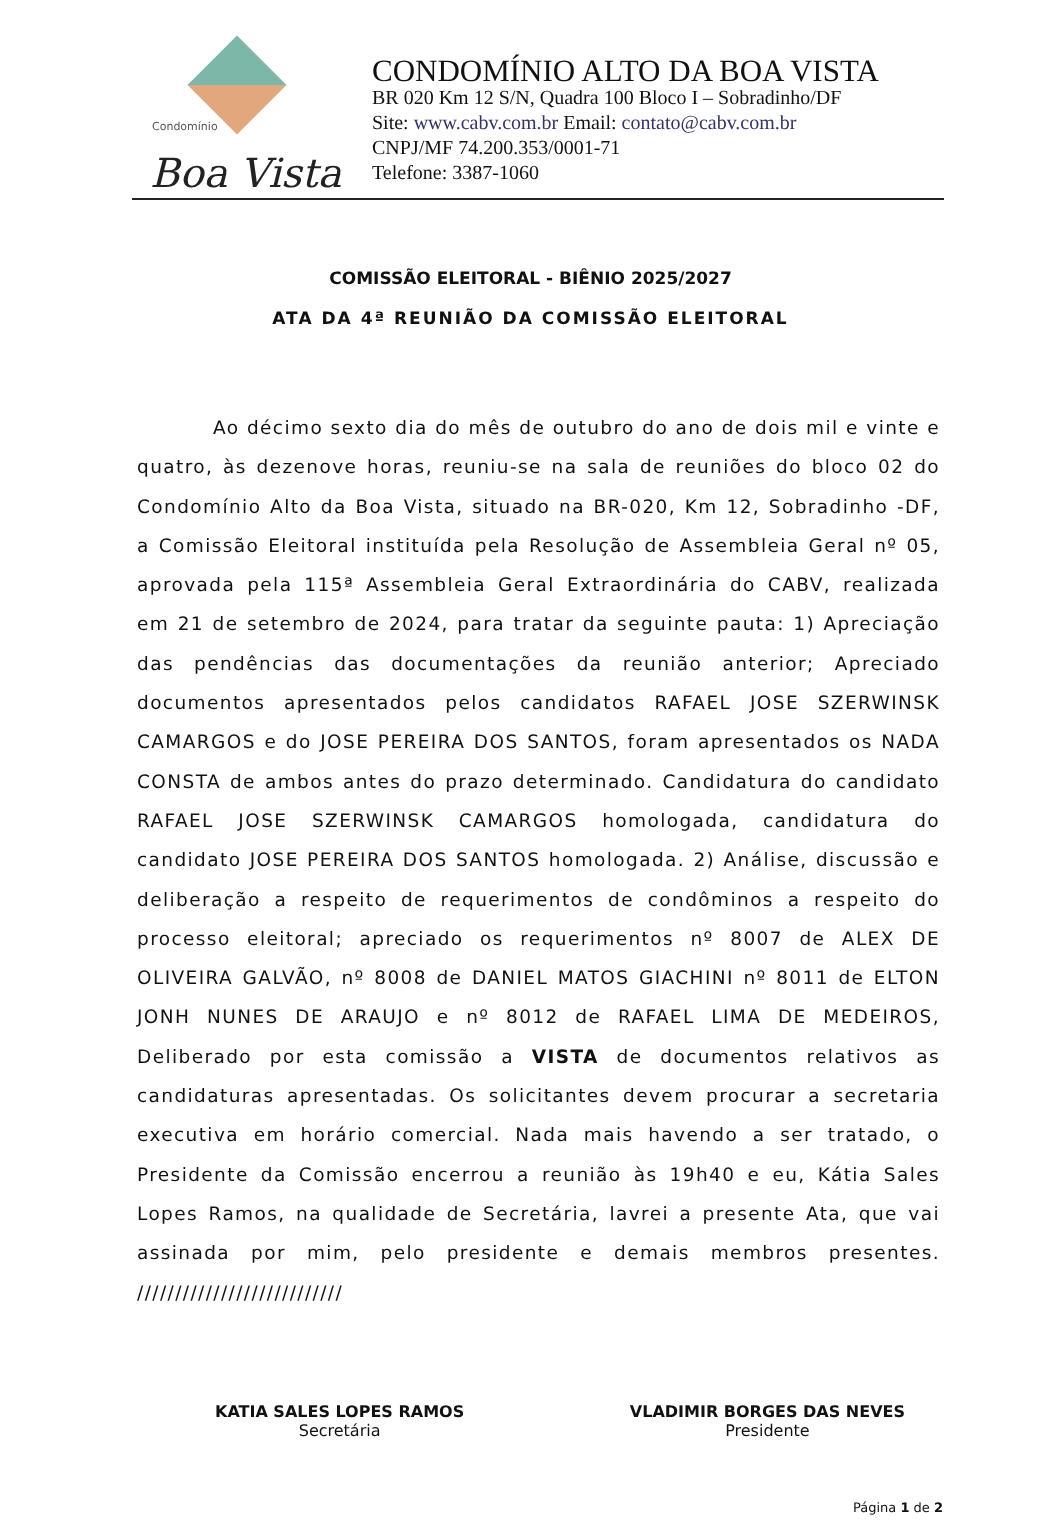Condomínio
Boa Vista
CONDOMÍNIO ALTO DA BOA VISTA
BR 020 Km 12 S/N, Quadra 100 Bloco I – Sobradinho/DF
Site: www.cabv.com.br Email: contato@cabv.com.br
CNPJ/MF 74.200.353/0001-71
Telefone: 3387-1060
COMISSÃO ELEITORAL - BIÊNIO 2025/2027
ATA DA 4ª REUNIÃO DA COMISSÃO ELEITORAL
Ao décimo sexto dia do mês de outubro do ano de dois mil e vinte e quatro, às dezenove horas, reuniu-se na sala de reuniões do bloco 02 do Condomínio Alto da Boa Vista, situado na BR-020, Km 12, Sobradinho -DF, a Comissão Eleitoral instituída pela Resolução de Assembleia Geral nº 05, aprovada pela 115ª Assembleia Geral Extraordinária do CABV, realizada em 21 de setembro de 2024, para tratar da seguinte pauta: 1) Apreciação das pendências das documentações da reunião anterior; Apreciado documentos apresentados pelos candidatos RAFAEL JOSE SZERWINSK CAMARGOS e do JOSE PEREIRA DOS SANTOS, foram apresentados os NADA CONSTA de ambos antes do prazo determinado. Candidatura do candidato RAFAEL JOSE SZERWINSK CAMARGOS homologada, candidatura do candidato JOSE PEREIRA DOS SANTOS homologada. 2) Análise, discussão e deliberação a respeito de requerimentos de condôminos a respeito do processo eleitoral; apreciado os requerimentos nº 8007 de ALEX DE OLIVEIRA GALVÃO, nº 8008 de DANIEL MATOS GIACHINI nº 8011 de ELTON JONH NUNES DE ARAUJO e nº 8012 de RAFAEL LIMA DE MEDEIROS, Deliberado por esta comissão a VISTA de documentos relativos as candidaturas apresentadas. Os solicitantes devem procurar a secretaria executiva em horário comercial. Nada mais havendo a ser tratado, o Presidente da Comissão encerrou a reunião às 19h40 e eu, Kátia Sales Lopes Ramos, na qualidade de Secretária, lavrei a presente Ata, que vai assinada por mim, pelo presidente e demais membros presentes. ///////////////////////////
KATIA SALES LOPES RAMOS
Secretária
VLADIMIR BORGES DAS NEVES
Presidente
Página 1 de 2